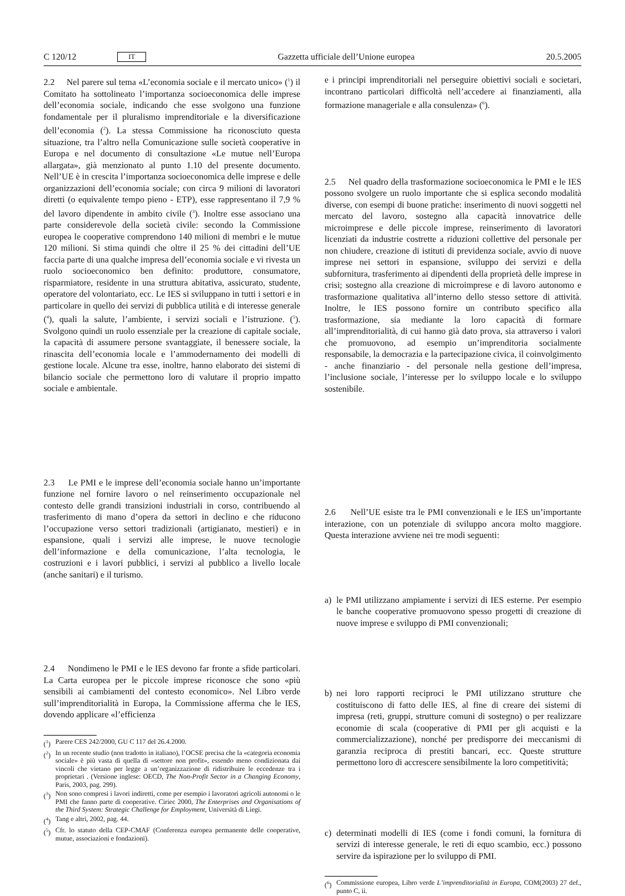C 120/12 IT Gazzetta ufficiale dell’Unione europea 20.5.2005
2.2 Nel parere sul tema «L’economia sociale e il mercato unico» (<sup>1</sup>) il Comitato ha sottolineato l’importanza socioeconomica delle imprese dell’economia sociale, indicando che esse svolgono una funzione fondamentale per il pluralismo imprenditoriale e la diversificazione dell’economia (<sup>2</sup>). La stessa Commissione ha riconosciuto questa situazione, tra l’altro nella Comunicazione sulle società cooperative in Europa e nel documento di consultazione «Le mutue nell’Europa allargata», già menzionato al punto 1.10 del presente documento. Nell’UE è in crescita l’importanza socioeconomica delle imprese e delle organizzazioni dell’economia sociale; con circa 9 milioni di lavoratori diretti (o equivalente tempo pieno - ETP), esse rappresentano il 7,9 % del lavoro dipendente in ambito civile (<sup>3</sup>). Inoltre esse associano una parte considerevole della società civile: secondo la Commissione europea le cooperative comprendono 140 milioni di membri e le mutue 120 milioni. Si stima quindi che oltre il 25 % dei cittadini dell’UE faccia parte di una qualche impresa dell’economia sociale e vi rivesta un ruolo socioeconomico ben definito: produttore, consumatore, risparmiatore, residente in una struttura abitativa, assicurato, studente, operatore del volontariato, ecc. Le IES si sviluppano in tutti i settori e in particolare in quello dei servizi di pubblica utilità e di interesse generale (<sup>4</sup>), quali la salute, l’ambiente, i servizi sociali e l’istruzione. (<sup>5</sup>). Svolgono quindi un ruolo essenziale per la creazione di capitale sociale, la capacità di assumere persone svantaggiate, il benessere sociale, la rinascita dell’economia locale e l’ammodernamento dei modelli di gestione locale. Alcune tra esse, inoltre, hanno elaborato dei sistemi di bilancio sociale che permettono loro di valutare il proprio impatto sociale e ambientale.
2.3 Le PMI e le imprese dell’economia sociale hanno un’importante funzione nel fornire lavoro o nel reinserimento occupazionale nel contesto delle grandi transizioni industriali in corso, contribuendo al trasferimento di mano d’opera da settori in declino e che riducono l’occupazione verso settori tradizionali (artigianato, mestieri) e in espansione, quali i servizi alle imprese, le nuove tecnologie dell’informazione e della comunicazione, l’alta tecnologia, le costruzioni e i lavori pubblici, i servizi al pubblico a livello locale (anche sanitari) e il turismo.
2.4 Nondimeno le PMI e le IES devono far fronte a sfide particolari. La Carta europea per le piccole imprese riconosce che sono «più sensibili ai cambiamenti del contesto economico». Nel Libro verde sull’imprenditorialità in Europa, la Commissione afferma che le IES, dovendo applicare «l’efficienza
(<sup>1</sup>) Parere CES 242/2000, GU C 117 del 26.4.2000.
(<sup>2</sup>) In un recente studio (non tradotto in italiano), l’OCSE precisa che la «categoria economia sociale» è più vasta di quella di «settore non profit», essendo meno condizionata dai vincoli che vietano per legge a un’organizzazione di ridistribuire le eccedenze tra i proprietari . (Versione inglese: OECD, The Non-Profit Sector in a Changing Economy, Paris, 2003, pag. 299).
(<sup>3</sup>) Non sono compresi i lavori indiretti, come per esempio i lavoratori agricoli autonomi o le PMI che fanno parte di cooperative. Ciriec 2000, The Enterprises and Organisations of the Third System: Strategic Challenge for Employment, Università di Liegi.
(<sup>4</sup>) Tang e altri, 2002, pag. 44.
(<sup>5</sup>) Cfr. lo statuto della CEP-CMAF (Conferenza europea permanente delle cooperative, mutue, associazioni e fondazioni).
e i principi imprenditoriali nel perseguire obiettivi sociali e societari, incontrano particolari difficoltà nell’accedere ai finanziamenti, alla formazione manageriale e alla consulenza» (<sup>6</sup>).
2.5 Nel quadro della trasformazione socioeconomica le PMI e le IES possono svolgere un ruolo importante che si esplica secondo modalità diverse, con esempi di buone pratiche: inserimento di nuovi soggetti nel mercato del lavoro, sostegno alla capacità innovatrice delle microimprese e delle piccole imprese, reinserimento di lavoratori licenziati da industrie costrette a riduzioni collettive del personale per non chiudere, creazione di istituti di previdenza sociale, avvio di nuove imprese nei settori in espansione, sviluppo dei servizi e della subfornitura, trasferimento ai dipendenti della proprietà delle imprese in crisi; sostegno alla creazione di microimprese e di lavoro autonomo e trasformazione qualitativa all’interno dello stesso settore di attività. Inoltre, le IES possono fornire un contributo specifico alla trasformazione, sia mediante la loro capacità di formare all’imprenditorialità, di cui hanno già dato prova, sia attraverso i valori che promuovono, ad esempio un’imprenditoria socialmente responsabile, la democrazia e la partecipazione civica, il coinvolgimento - anche finanziario - del personale nella gestione dell’impresa, l’inclusione sociale, l’interesse per lo sviluppo locale e lo sviluppo sostenibile.
2.6 Nell’UE esiste tra le PMI convenzionali e le IES un’importante interazione, con un potenziale di sviluppo ancora molto maggiore. Questa interazione avviene nei tre modi seguenti:
a) le PMI utilizzano ampiamente i servizi di IES esterne. Per esempio le banche cooperative promuovono spesso progetti di creazione di nuove imprese e sviluppo di PMI convenzionali;
b) nei loro rapporti reciproci le PMI utilizzano strutture che costituiscono di fatto delle IES, al fine di creare dei sistemi di impresa (reti, gruppi, strutture comuni di sostegno) o per realizzare economie di scala (cooperative di PMI per gli acquisti e la commercializzazione), nonché per predisporre dei meccanismi di garanzia reciproca di prestiti bancari, ecc. Queste strutture permettono loro di accrescere sensibilmente la loro competitività;
c) determinati modelli di IES (come i fondi comuni, la fornitura di servizi di interesse generale, le reti di equo scambio, ecc.) possono servire da ispirazione per lo sviluppo di PMI.
(<sup>6</sup>) Commissione europea, Libro verde L’imprenditorialità in Europa, COM(2003) 27 def., punto C, ii.